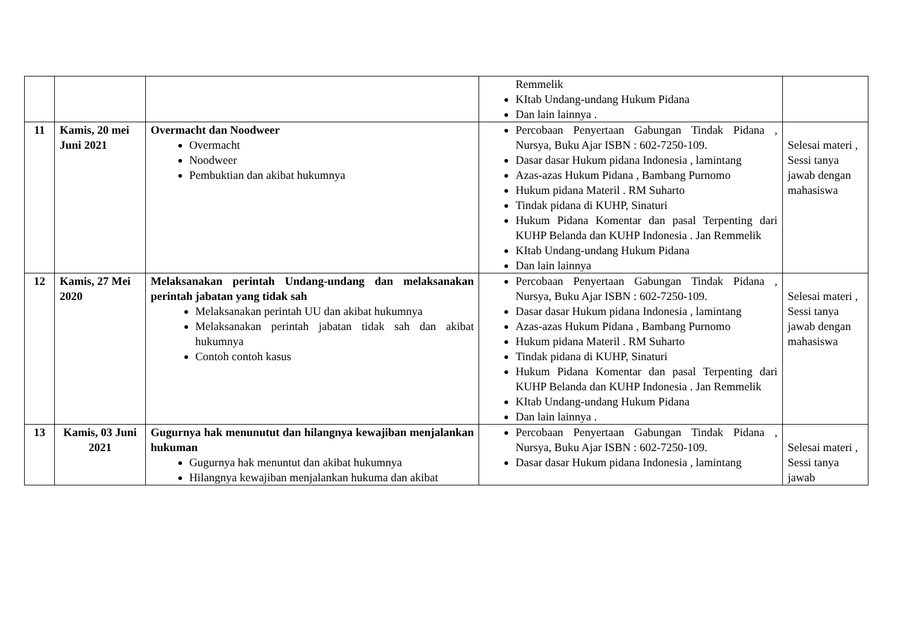| | | | Remmelik KItab Undang-undang Hukum Pidana Dan lain lainnya . | |
| 11 | Kamis, 20 mei Juni 2021 | Overmacht dan Noodweer Overmacht Noodweer Pembuktian dan akibat hukumnya | Percobaan Penyertaan Gabungan Tindak Pidana , Nursya, Buku Ajar ISBN : 602-7250-109. Dasar dasar Hukum pidana Indonesia , lamintang Azas-azas Hukum Pidana , Bambang Purnomo Hukum pidana Materil . RM Suharto Tindak pidana di KUHP, Sinaturi Hukum Pidana Komentar dan pasal Terpenting dari KUHP Belanda dan KUHP Indonesia . Jan Remmelik KItab Undang-undang Hukum Pidana Dan lain lainnya | Selesai materi , Sessi tanya jawab dengan mahasiswa |
| 12 | Kamis, 27 Mei 2020 | Melaksanakan perintah Undang-undang dan melaksanakan perintah jabatan yang tidak sah Melaksanakan perintah UU dan akibat hukumnya Melaksanakan perintah jabatan tidak sah dan akibat hukumnya Contoh contoh kasus | Percobaan Penyertaan Gabungan Tindak Pidana , Nursya, Buku Ajar ISBN : 602-7250-109. Dasar dasar Hukum pidana Indonesia , lamintang Azas-azas Hukum Pidana , Bambang Purnomo Hukum pidana Materil . RM Suharto Tindak pidana di KUHP, Sinaturi Hukum Pidana Komentar dan pasal Terpenting dari KUHP Belanda dan KUHP Indonesia . Jan Remmelik KItab Undang-undang Hukum Pidana Dan lain lainnya . | Selesai materi , Sessi tanya jawab dengan mahasiswa |
| 13 | Kamis, 03 Juni 2021 | Gugurnya hak menunutut dan hilangnya kewajiban menjalankan hukuman Gugurnya hak menuntut dan akibat hukumnya Hilangnya kewajiban menjalankan hukuma dan akibat | Percobaan Penyertaan Gabungan Tindak Pidana , Nursya, Buku Ajar ISBN : 602-7250-109. Dasar dasar Hukum pidana Indonesia , lamintang | Selesai materi , Sessi tanya jawab |